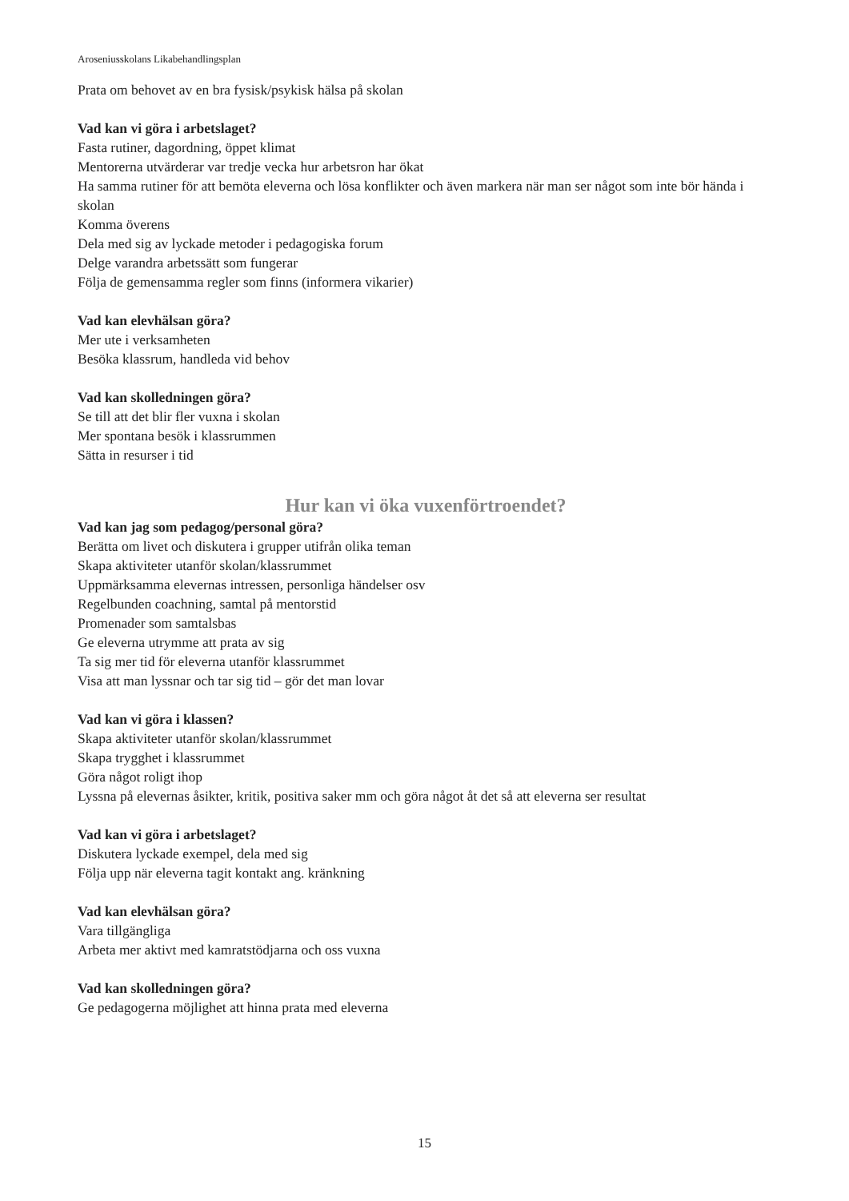Aroseniusskolans Likabehandlingsplan
Prata om behovet av en bra fysisk/psykisk hälsa på skolan
Vad kan vi göra i arbetslaget?
Fasta rutiner, dagordning, öppet klimat
Mentorerna utvärderar var tredje vecka hur arbetsron har ökat
Ha samma rutiner för att bemöta eleverna och lösa konflikter och även markera när man ser något som inte bör hända i skolan
Komma överens
Dela med sig av lyckade metoder i pedagogiska forum
Delge varandra arbetssätt som fungerar
Följa de gemensamma regler som finns (informera vikarier)
Vad kan elevhälsan göra?
Mer ute i verksamheten
Besöka klassrum, handleda vid behov
Vad kan skolledningen göra?
Se till att det blir fler vuxna i skolan
Mer spontana besök i klassrummen
Sätta in resurser i tid
Hur kan vi öka vuxenförtroendet?
Vad kan jag som pedagog/personal göra?
Berätta om livet och diskutera i grupper utifrån olika teman
Skapa aktiviteter utanför skolan/klassrummet
Uppmärksamma elevernas intressen, personliga händelser osv
Regelbunden coachning, samtal på mentorstid
Promenader som samtalsbas
Ge eleverna utrymme att prata av sig
Ta sig mer tid för eleverna utanför klassrummet
Visa att man lyssnar och tar sig tid – gör det man lovar
Vad kan vi göra i klassen?
Skapa aktiviteter utanför skolan/klassrummet
Skapa trygghet i klassrummet
Göra något roligt ihop
Lyssna på elevernas åsikter, kritik, positiva saker mm och göra något åt det så att eleverna ser resultat
Vad kan vi göra i arbetslaget?
Diskutera lyckade exempel, dela med sig
Följa upp när eleverna tagit kontakt ang. kränkning
Vad kan elevhälsan göra?
Vara tillgängliga
Arbeta mer aktivt med kamratstödjarna och oss vuxna
Vad kan skolledningen göra?
Ge pedagogerna möjlighet att hinna prata med eleverna
15